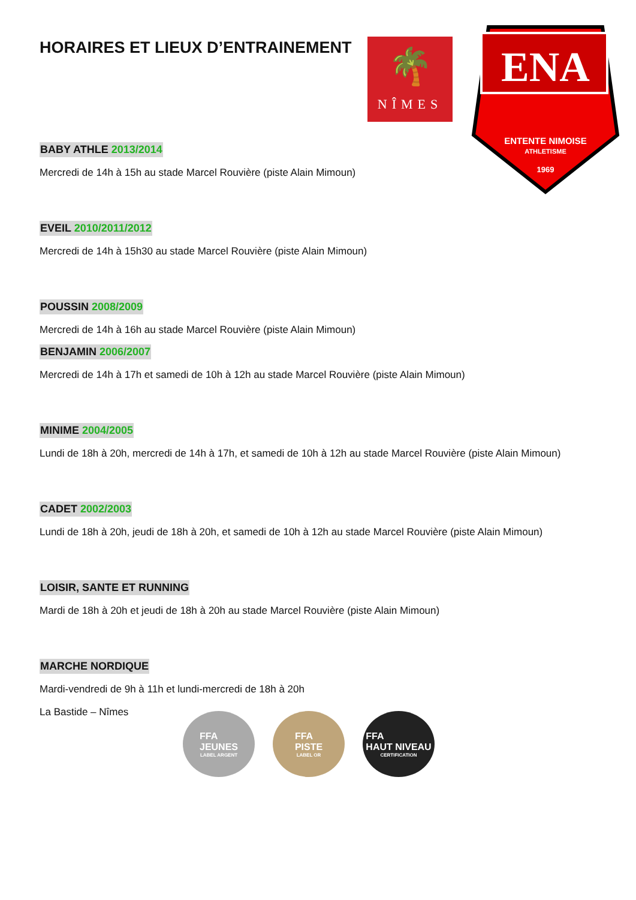🌴
NÎMES
ENA
ENTENTE NIMOISE
ATHLETISME
1969
HORAIRES ET LIEUX D’ENTRAINEMENT
BABY ATHLE 2013/2014
Mercredi de 14h à 15h au stade Marcel Rouvière (piste Alain Mimoun)
EVEIL 2010/2011/2012
Mercredi de 14h à 15h30 au stade Marcel Rouvière (piste Alain Mimoun)
POUSSIN 2008/2009
Mercredi de 14h à 16h au stade Marcel Rouvière (piste Alain Mimoun)
BENJAMIN 2006/2007
Mercredi de 14h à 17h et samedi de 10h à 12h au stade Marcel Rouvière (piste Alain Mimoun)
MINIME 2004/2005
Lundi de 18h à 20h, mercredi de 14h à 17h, et samedi de 10h à 12h au stade Marcel Rouvière (piste Alain Mimoun)
CADET 2002/2003
Lundi de 18h à 20h, jeudi de 18h à 20h, et samedi de 10h à 12h au stade Marcel Rouvière (piste Alain Mimoun)
LOISIR, SANTE ET RUNNING
Mardi de 18h à 20h et jeudi de 18h à 20h au stade Marcel Rouvière (piste Alain Mimoun)
MARCHE NORDIQUE
Mardi-vendredi de 9h à 11h et lundi-mercredi de 18h à 20h
La Bastide – Nîmes
FFA
JEUNES
LABEL ARGENT
FFA
PISTE
LABEL OR
FFA
HAUT NIVEAU
CERTIFICATION